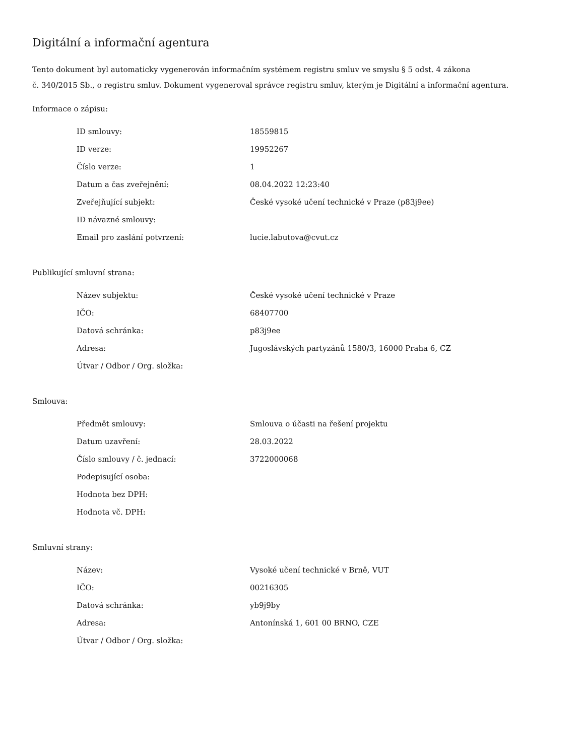Digitální a informační agentura
Tento dokument byl automaticky vygenerován informačním systémem registru smluv ve smyslu § 5 odst. 4 zákona
č. 340/2015 Sb., o registru smluv. Dokument vygeneroval správce registru smluv, kterým je Digitální a informační agentura.
Informace o zápisu:
| ID smlouvy: | 18559815 |
| ID verze: | 19952267 |
| Číslo verze: | 1 |
| Datum a čas zveřejnění: | 08.04.2022 12:23:40 |
| Zveřejňující subjekt: | České vysoké učení technické v Praze (p83j9ee) |
| ID návazné smlouvy: | |
| Email pro zaslání potvrzení: | lucie.labutova@cvut.cz |
Publikující smluvní strana:
| Název subjektu: | České vysoké učení technické v Praze |
| IČO: | 68407700 |
| Datová schránka: | p83j9ee |
| Adresa: | Jugoslávských partyzánů 1580/3, 16000 Praha 6, CZ |
| Útvar / Odbor / Org. složka: | |
Smlouva:
| Předmět smlouvy: | Smlouva o účasti na řešení projektu |
| Datum uzavření: | 28.03.2022 |
| Číslo smlouvy / č. jednací: | 3722000068 |
| Podepisující osoba: | |
| Hodnota bez DPH: | |
| Hodnota vč. DPH: | |
Smluvní strany:
| Název: | Vysoké učení technické v Brně, VUT |
| IČO: | 00216305 |
| Datová schránka: | yb9j9by |
| Adresa: | Antonínská 1, 601 00 BRNO, CZE |
| Útvar / Odbor / Org. složka: | |